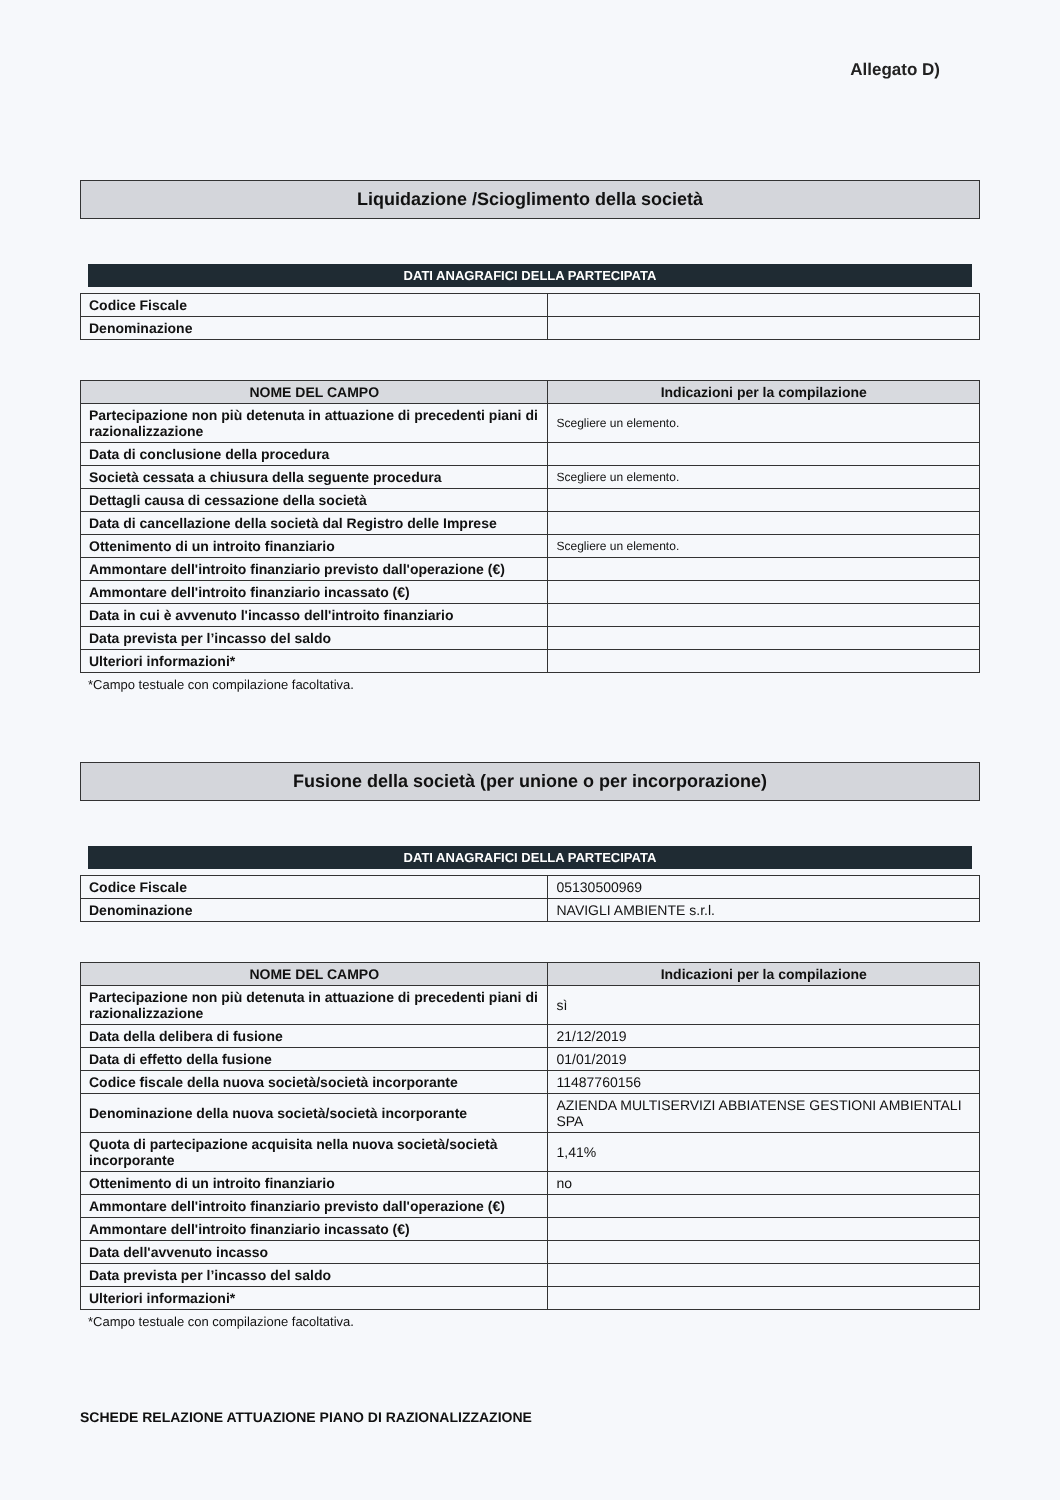Allegato D)
Liquidazione /Scioglimento della società
DATI ANAGRAFICI DELLA PARTECIPATA
| Codice Fiscale | |
| Denominazione | |
| NOME DEL CAMPO | Indicazioni per la compilazione |
| --- | --- |
| Partecipazione non più detenuta in attuazione di precedenti piani di razionalizzazione | Scegliere un elemento. |
| Data di conclusione della procedura | |
| Società cessata a chiusura della seguente procedura | Scegliere un elemento. |
| Dettagli causa di cessazione della società | |
| Data di cancellazione della società dal Registro delle Imprese | |
| Ottenimento di un introito finanziario | Scegliere un elemento. |
| Ammontare dell'introito finanziario previsto dall'operazione (€) | |
| Ammontare dell'introito finanziario incassato (€) | |
| Data in cui è avvenuto l'incasso dell'introito finanziario | |
| Data prevista per l’incasso del saldo | |
| Ulteriori informazioni* | |
*Campo testuale con compilazione facoltativa.
Fusione della società (per unione o per incorporazione)
DATI ANAGRAFICI DELLA PARTECIPATA
| Codice Fiscale | 05130500969 |
| Denominazione | NAVIGLI AMBIENTE s.r.l. |
| NOME DEL CAMPO | Indicazioni per la compilazione |
| --- | --- |
| Partecipazione non più detenuta in attuazione di precedenti piani di razionalizzazione | sì |
| Data della delibera di fusione | 21/12/2019 |
| Data di effetto della fusione | 01/01/2019 |
| Codice fiscale della nuova società/società incorporante | 11487760156 |
| Denominazione della nuova società/società incorporante | AZIENDA MULTISERVIZI ABBIATENSE GESTIONI AMBIENTALI SPA |
| Quota di partecipazione acquisita nella nuova società/società incorporante | 1,41% |
| Ottenimento di un introito finanziario | no |
| Ammontare dell'introito finanziario previsto dall'operazione (€) | |
| Ammontare dell'introito finanziario incassato (€) | |
| Data dell'avvenuto incasso | |
| Data prevista per l’incasso del saldo | |
| Ulteriori informazioni* | |
*Campo testuale con compilazione facoltativa.
SCHEDE RELAZIONE ATTUAZIONE PIANO DI RAZIONALIZZAZIONE